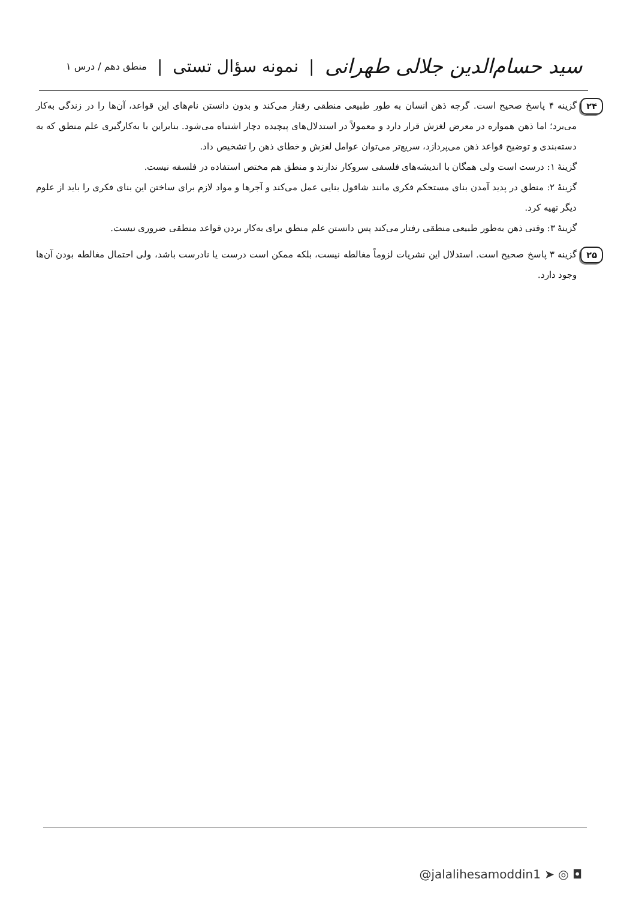سید حسام‌الدین جلالی طهرانی | نمونه سؤال تستی | منطق دهم / درس ۱
۲۴
گزینه ۴ پاسخ صحیح است. گرچه ذهن انسان به طور طبیعی منطقی رفتار می‌کند و بدون دانستن نام‌های این قواعد، آن‌ها را در زندگی به‌کار می‌برد؛ اما ذهن همواره در معرض لغزش قرار دارد و معمولاً در استدلال‌های پیچیده دچار اشتباه می‌شود. بنابراین با به‌کارگیری علم منطق که به دسته‌بندی و توضیح قواعد ذهن می‌پردازد، سریع‌تر می‌توان عوامل لغزش و خطای ذهن را تشخیص داد.
گزینهٔ ۱: درست است ولی همگان با اندیشه‌های فلسفی سروکار ندارند و منطق هم مختص استفاده در فلسفه نیست.
گزینهٔ ۲: منطق در پدید آمدن بنای مستحکم فکری مانند شاقول بنایی عمل می‌کند و آجرها و مواد لازم برای ساختن این بنای فکری را باید از علوم دیگر تهیه کرد.
گزینهٔ ۳: وقتی ذهن به‌طور طبیعی منطقی رفتار می‌کند پس دانستن علم منطق برای به‌کار بردن قواعد منطقی ضروری نیست.
۲۵
گزینه ۳ پاسخ صحیح است. استدلال این نشریات لزوماً مغالطه نیست، بلکه ممکن است درست یا نادرست باشد، ولی احتمال مغالطه بودن آن‌ها وجود دارد.
@jalalihesamoddin1 ➤ ◎ ◘